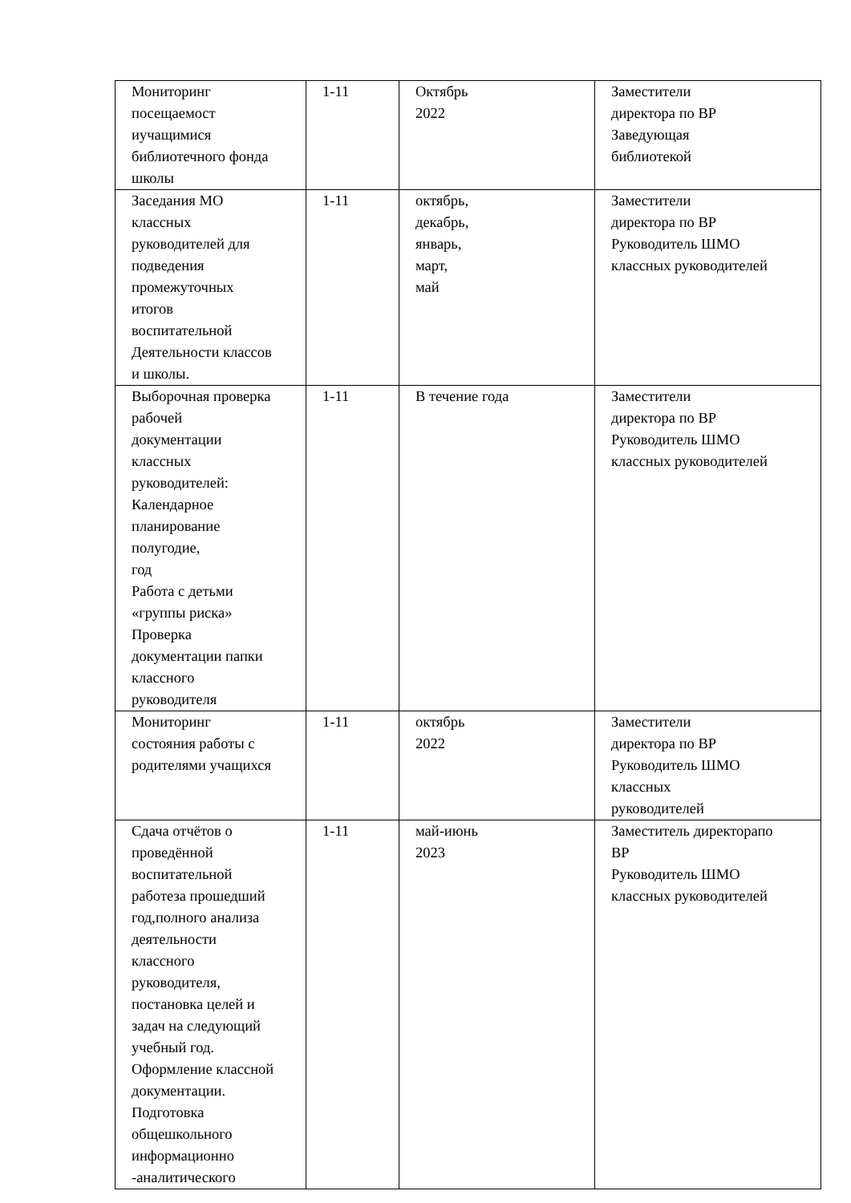| Мониторинг посещаемост иучащимися библиотечного фонда школы | 1-11 | Октябрь 2022 | Заместители директора по ВР Заведующая библиотекой |
| Заседания МО классных руководителей для подведения промежуточных итогов воспитательной Деятельности классов и школы. | 1-11 | октябрь, декабрь, январь, март, май | Заместители директора по ВР Руководитель ШМО классных руководителей |
| Выборочная проверка рабочей документации классных руководителей: Календарное планирование полугодие, год Работа с детьми «группы риска» Проверка документации папки классного руководителя | 1-11 | В течение года | Заместители директора по ВР Руководитель ШМО классных руководителей |
| Мониторинг состояния работы с родителями учащихся | 1-11 | октябрь 2022 | Заместители директора по ВР Руководитель ШМО классных руководителей |
| Сдача отчётов о проведённой воспитательной работеза прошедший год,полного анализа деятельности классного руководителя, постановка целей и задач на следующий учебный год. Оформление классной документации. Подготовка общешкольного информационно -аналитического | 1-11 | май-июнь 2023 | Заместитель директорапо ВР Руководитель ШМО классных руководителей |